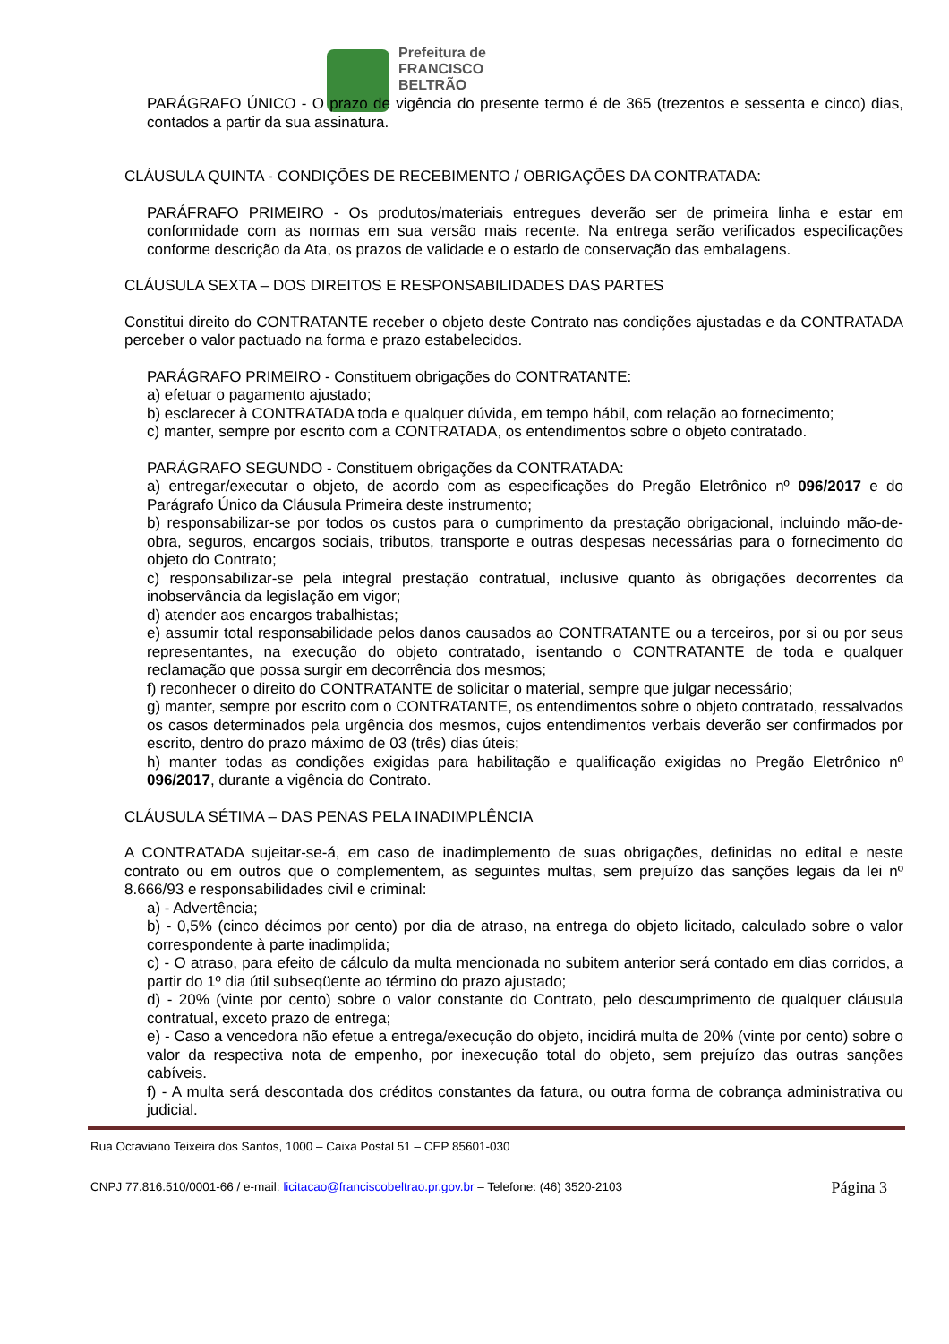Prefeitura de
FRANCISCO
BELTRÃO
PARÁGRAFO ÚNICO - O prazo de vigência do presente termo é de 365 (trezentos e sessenta e cinco) dias, contados a partir da sua assinatura.
CLÁUSULA QUINTA - CONDIÇÕES DE RECEBIMENTO / OBRIGAÇÕES DA CONTRATADA:
PARÁFRAFO PRIMEIRO - Os produtos/materiais entregues deverão ser de primeira linha e estar em conformidade com as normas em sua versão mais recente. Na entrega serão verificados especificações conforme descrição da Ata, os prazos de validade e o estado de conservação das embalagens.
CLÁUSULA SEXTA – DOS DIREITOS E RESPONSABILIDADES DAS PARTES
Constitui direito do CONTRATANTE receber o objeto deste Contrato nas condições ajustadas e da CONTRATADA perceber o valor pactuado na forma e prazo estabelecidos.
PARÁGRAFO PRIMEIRO - Constituem obrigações do CONTRATANTE:
a) efetuar o pagamento ajustado;
b) esclarecer à CONTRATADA toda e qualquer dúvida, em tempo hábil, com relação ao fornecimento;
c) manter, sempre por escrito com a CONTRATADA, os entendimentos sobre o objeto contratado.
PARÁGRAFO SEGUNDO - Constituem obrigações da CONTRATADA:
a) entregar/executar o objeto, de acordo com as especificações do Pregão Eletrônico nº 096/2017 e do Parágrafo Único da Cláusula Primeira deste instrumento;
b) responsabilizar-se por todos os custos para o cumprimento da prestação obrigacional, incluindo mão-de-obra, seguros, encargos sociais, tributos, transporte e outras despesas necessárias para o fornecimento do objeto do Contrato;
c) responsabilizar-se pela integral prestação contratual, inclusive quanto às obrigações decorrentes da inobservância da legislação em vigor;
d) atender aos encargos trabalhistas;
e) assumir total responsabilidade pelos danos causados ao CONTRATANTE ou a terceiros, por si ou por seus representantes, na execução do objeto contratado, isentando o CONTRATANTE de toda e qualquer reclamação que possa surgir em decorrência dos mesmos;
f) reconhecer o direito do CONTRATANTE de solicitar o material, sempre que julgar necessário;
g) manter, sempre por escrito com o CONTRATANTE, os entendimentos sobre o objeto contratado, ressalvados os casos determinados pela urgência dos mesmos, cujos entendimentos verbais deverão ser confirmados por escrito, dentro do prazo máximo de 03 (três) dias úteis;
h) manter todas as condições exigidas para habilitação e qualificação exigidas no Pregão Eletrônico nº 096/2017, durante a vigência do Contrato.
CLÁUSULA SÉTIMA – DAS PENAS PELA INADIMPLÊNCIA
A CONTRATADA sujeitar-se-á, em caso de inadimplemento de suas obrigações, definidas no edital e neste contrato ou em outros que o complementem, as seguintes multas, sem prejuízo das sanções legais da lei nº 8.666/93 e responsabilidades civil e criminal:
a) - Advertência;
b) - 0,5% (cinco décimos por cento) por dia de atraso, na entrega do objeto licitado, calculado sobre o valor correspondente à parte inadimplida;
c) - O atraso, para efeito de cálculo da multa mencionada no subitem anterior será contado em dias corridos, a partir do 1º dia útil subseqüente ao término do prazo ajustado;
d) - 20% (vinte por cento) sobre o valor constante do Contrato, pelo descumprimento de qualquer cláusula contratual, exceto prazo de entrega;
e) - Caso a vencedora não efetue a entrega/execução do objeto, incidirá multa de 20% (vinte por cento) sobre o valor da respectiva nota de empenho, por inexecução total do objeto, sem prejuízo das outras sanções cabíveis.
f) - A multa será descontada dos créditos constantes da fatura, ou outra forma de cobrança administrativa ou judicial.
Rua Octaviano Teixeira dos Santos, 1000 – Caixa Postal 51 – CEP 85601-030
CNPJ 77.816.510/0001-66 / e-mail: licitacao@franciscobeltrao.pr.gov.br – Telefone: (46) 3520-2103 Página 3